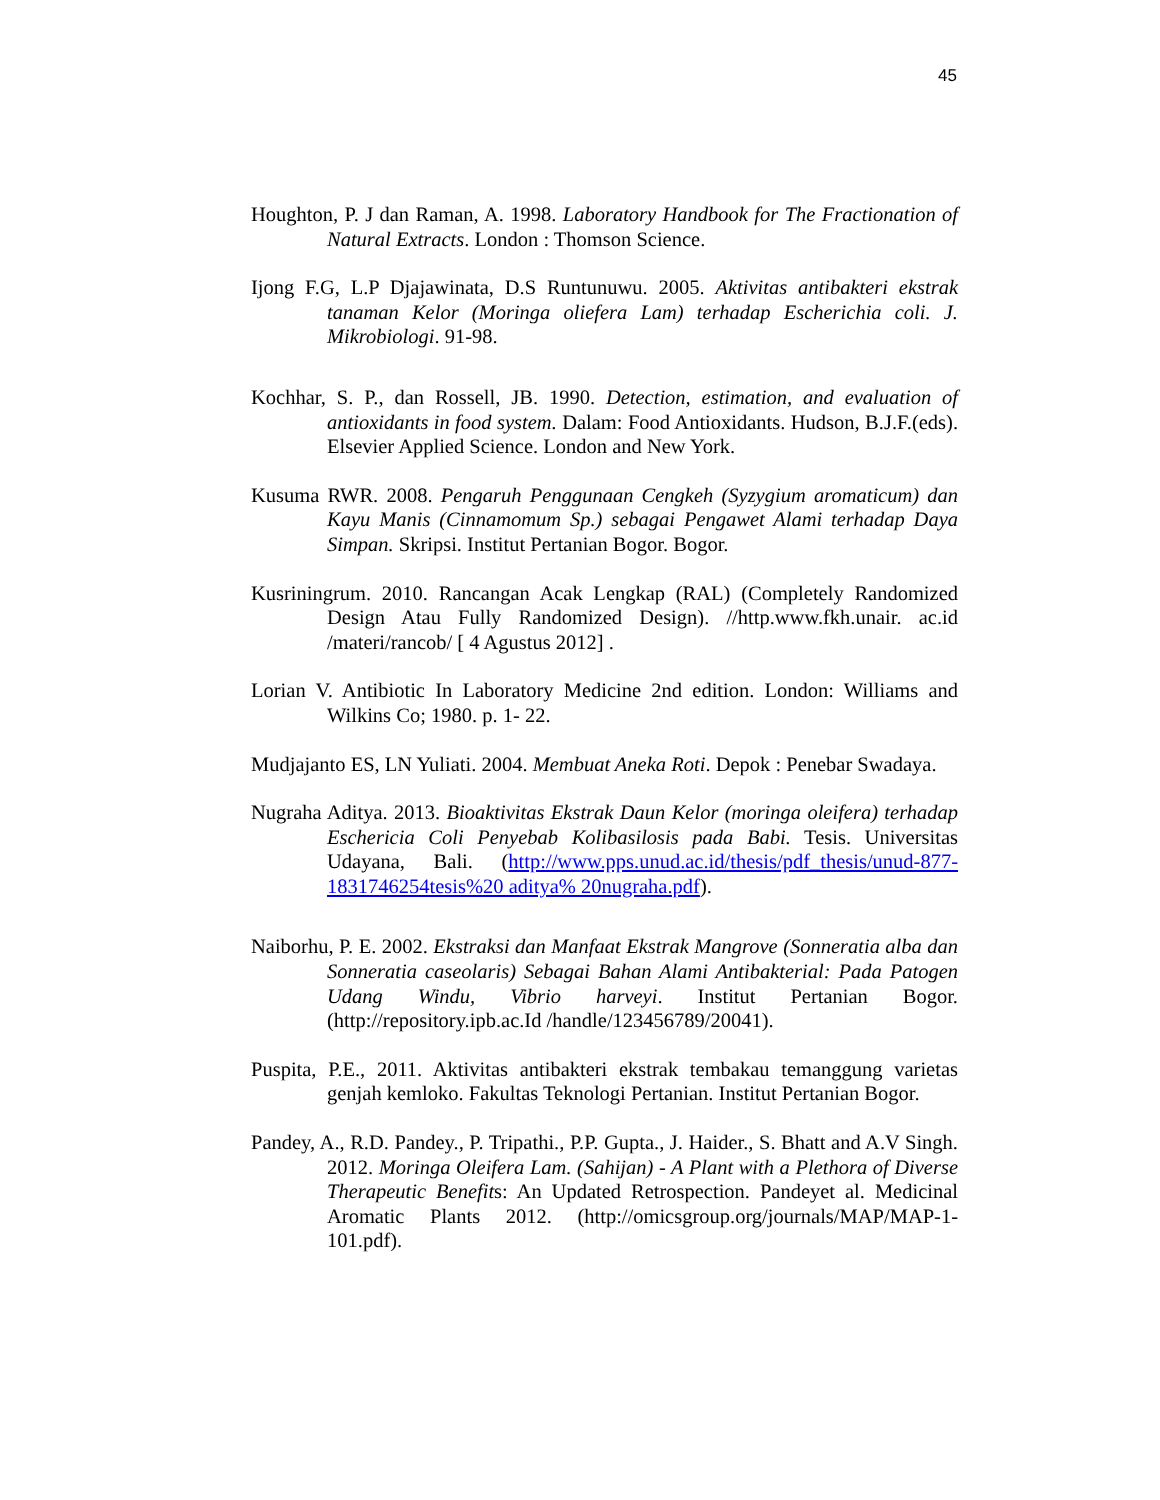45
Houghton, P. J dan Raman, A. 1998. Laboratory Handbook for The Fractionation of Natural Extracts. London : Thomson Science.
Ijong F.G, L.P Djajawinata, D.S Runtunuwu. 2005. Aktivitas antibakteri ekstrak tanaman Kelor (Moringa oliefera Lam) terhadap Escherichia coli. J. Mikrobiologi. 91-98.
Kochhar, S. P., dan Rossell, JB. 1990. Detection, estimation, and evaluation of antioxidants in food system. Dalam: Food Antioxidants. Hudson, B.J.F.(eds). Elsevier Applied Science. London and New York.
Kusuma RWR. 2008. Pengaruh Penggunaan Cengkeh (Syzygium aromaticum) dan Kayu Manis (Cinnamomum Sp.) sebagai Pengawet Alami terhadap Daya Simpan. Skripsi. Institut Pertanian Bogor. Bogor.
Kusriningrum. 2010. Rancangan Acak Lengkap (RAL) (Completely Randomized Design Atau Fully Randomized Design). //http.www.fkh.unair. ac.id /materi/rancob/ [ 4 Agustus 2012] .
Lorian V. Antibiotic In Laboratory Medicine 2nd edition. London: Williams and Wilkins Co; 1980. p. 1- 22.
Mudjajanto ES, LN Yuliati. 2004. Membuat Aneka Roti. Depok : Penebar Swadaya.
Nugraha Aditya. 2013. Bioaktivitas Ekstrak Daun Kelor (moringa oleifera) terhadap Eschericia Coli Penyebab Kolibasilosis pada Babi. Tesis. Universitas Udayana, Bali. (http://www.pps.unud.ac.id/thesis/pdf_thesis/unud-877-1831746254tesis%20 aditya% 20nugraha.pdf).
Naiborhu, P. E. 2002. Ekstraksi dan Manfaat Ekstrak Mangrove (Sonneratia alba dan Sonneratia caseolaris) Sebagai Bahan Alami Antibakterial: Pada Patogen Udang Windu, Vibrio harveyi. Institut Pertanian Bogor.(http://repository.ipb.ac.Id /handle/123456789/20041).
Puspita, P.E., 2011. Aktivitas antibakteri ekstrak tembakau temanggung varietas genjah kemloko. Fakultas Teknologi Pertanian. Institut Pertanian Bogor.
Pandey, A., R.D. Pandey., P. Tripathi., P.P. Gupta., J. Haider., S. Bhatt and A.V Singh. 2012. Moringa Oleifera Lam. (Sahijan) - A Plant with a Plethora of Diverse Therapeutic Benefits: An Updated Retrospection. Pandeyet al. Medicinal Aromatic Plants 2012. (http://omicsgroup.org/journals/MAP/MAP-1-101.pdf).